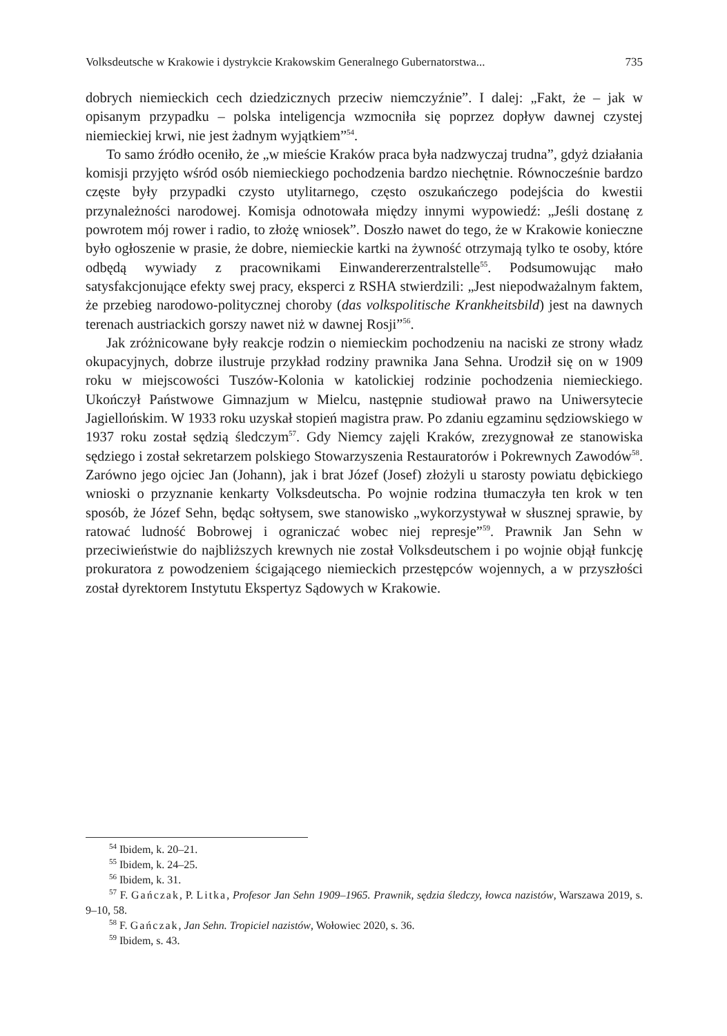Volksdeutsche w Krakowie i dystrykcie Krakowskim Generalnego Gubernatorstwa... 735
dobrych niemieckich cech dziedzicznych przeciw niemczyźnie”. I dalej: „Fakt, że – jak w opisanym przypadku – polska inteligencja wzmocniła się poprzez dopływ dawnej czystej niemieckiej krwi, nie jest żadnym wyjątkiem”<sup>54</sup>.
To samo źródło oceniło, że „w mieście Kraków praca była nadzwyczaj trudna”, gdyż działania komisji przyjęto wśród osób niemieckiego pochodzenia bardzo niechętnie. Równocześnie bardzo częste były przypadki czysto utylitarnego, często oszukańczego podejścia do kwestii przynależności narodowej. Komisja odnotowała między innymi wypowiedź: „Jeśli dostanę z powrotem mój rower i radio, to złożę wniosek”. Doszło nawet do tego, że w Krakowie konieczne było ogłoszenie w prasie, że dobre, niemieckie kartki na żywność otrzymają tylko te osoby, które odbędą wywiady z pracownikami Einwandererzentralstelle<sup>55</sup>. Podsumowując mało satysfakcjonujące efekty swej pracy, eksperci z RSHA stwierdzili: „Jest niepodważalnym faktem, że przebieg narodowo-politycznej choroby (das volkspolitische Krankheitsbild) jest na dawnych terenach austriackich gorszy nawet niż w dawnej Rosji”<sup>56</sup>.
Jak zróżnicowane były reakcje rodzin o niemieckim pochodzeniu na naciski ze strony władz okupacyjnych, dobrze ilustruje przykład rodziny prawnika Jana Sehna. Urodził się on w 1909 roku w miejscowości Tuszów-Kolonia w katolickiej rodzinie pochodzenia niemieckiego. Ukończył Państwowe Gimnazjum w Mielcu, następnie studiował prawo na Uniwersytecie Jagiellońskim. W 1933 roku uzyskał stopień magistra praw. Po zdaniu egzaminu sędziowskiego w 1937 roku został sędzią śledczym<sup>57</sup>. Gdy Niemcy zajęli Kraków, zrezygnował ze stanowiska sędziego i został sekretarzem polskiego Stowarzyszenia Restauratorów i Pokrewnych Zawodów<sup>58</sup>. Zarówno jego ojciec Jan (Johann), jak i brat Józef (Josef) złożyli u starosty powiatu dębickiego wnioski o przyznanie kenkarty Volksdeutscha. Po wojnie rodzina tłumaczyła ten krok w ten sposób, że Józef Sehn, będąc sołtysem, swe stanowisko „wykorzystywał w słusznej sprawie, by ratować ludność Bobrowej i ograniczać wobec niej represje”<sup>59</sup>. Prawnik Jan Sehn w przeciwieństwie do najbliższych krewnych nie został Volksdeutschem i po wojnie objął funkcję prokuratora z powodzeniem ścigającego niemieckich przestępców wojennych, a w przyszłości został dyrektorem Instytutu Ekspertyz Sądowych w Krakowie.
<sup>54</sup> Ibidem, k. 20–21.
<sup>55</sup> Ibidem, k. 24–25.
<sup>56</sup> Ibidem, k. 31.
<sup>57</sup> F. Gańczak, P. Litka, Profesor Jan Sehn 1909–1965. Prawnik, sędzia śledczy, łowca nazistów, Warszawa 2019, s. 9–10, 58.
<sup>58</sup> F. Gańczak, Jan Sehn. Tropiciel nazistów, Wołowiec 2020, s. 36.
<sup>59</sup> Ibidem, s. 43.